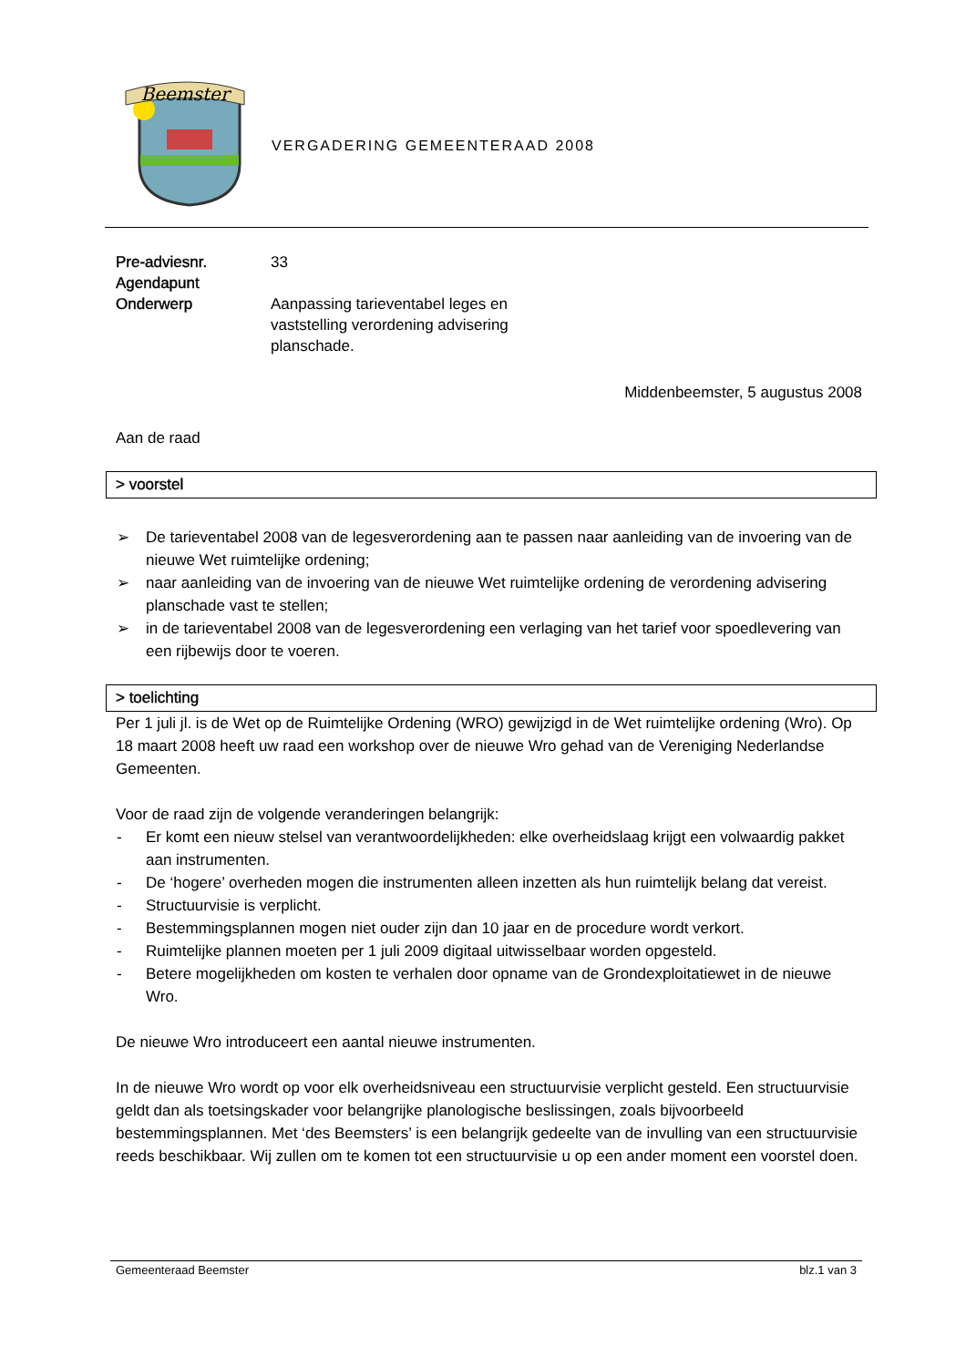Beemster
VERGADERING GEMEENTERAAD 2008
Pre-adviesnr. 33
Agendapunt
Onderwerp Aanpassing tarieventabel leges en vaststelling verordening advisering planschade.
Middenbeemster, 5 augustus 2008
Aan de raad
> voorstel
➢ De tarieventabel 2008 van de legesverordening aan te passen naar aanleiding van de invoering van de nieuwe Wet ruimtelijke ordening;
➢ naar aanleiding van de invoering van de nieuwe Wet ruimtelijke ordening de verordening advisering planschade vast te stellen;
➢ in de tarieventabel 2008 van de legesverordening een verlaging van het tarief voor spoedlevering van een rijbewijs door te voeren.
> toelichting
Per 1 juli jl. is de Wet op de Ruimtelijke Ordening (WRO) gewijzigd in de Wet ruimtelijke ordening (Wro). Op 18 maart 2008 heeft uw raad een workshop over de nieuwe Wro gehad van de Vereniging Nederlandse Gemeenten.
Voor de raad zijn de volgende veranderingen belangrijk:
- Er komt een nieuw stelsel van verantwoordelijkheden: elke overheidslaag krijgt een volwaardig pakket aan instrumenten.
- De ‘hogere’ overheden mogen die instrumenten alleen inzetten als hun ruimtelijk belang dat vereist.
- Structuurvisie is verplicht.
- Bestemmingsplannen mogen niet ouder zijn dan 10 jaar en de procedure wordt verkort.
- Ruimtelijke plannen moeten per 1 juli 2009 digitaal uitwisselbaar worden opgesteld.
- Betere mogelijkheden om kosten te verhalen door opname van de Grondexploitatiewet in de nieuwe Wro.
De nieuwe Wro introduceert een aantal nieuwe instrumenten.
In de nieuwe Wro wordt op voor elk overheidsniveau een structuurvisie verplicht gesteld. Een structuurvisie geldt dan als toetsingskader voor belangrijke planologische beslissingen, zoals bijvoorbeeld bestemmingsplannen. Met ‘des Beemsters’ is een belangrijk gedeelte van de invulling van een structuurvisie reeds beschikbaar. Wij zullen om te komen tot een structuurvisie u op een ander moment een voorstel doen.
Gemeenteraad Beemster blz.1 van 3